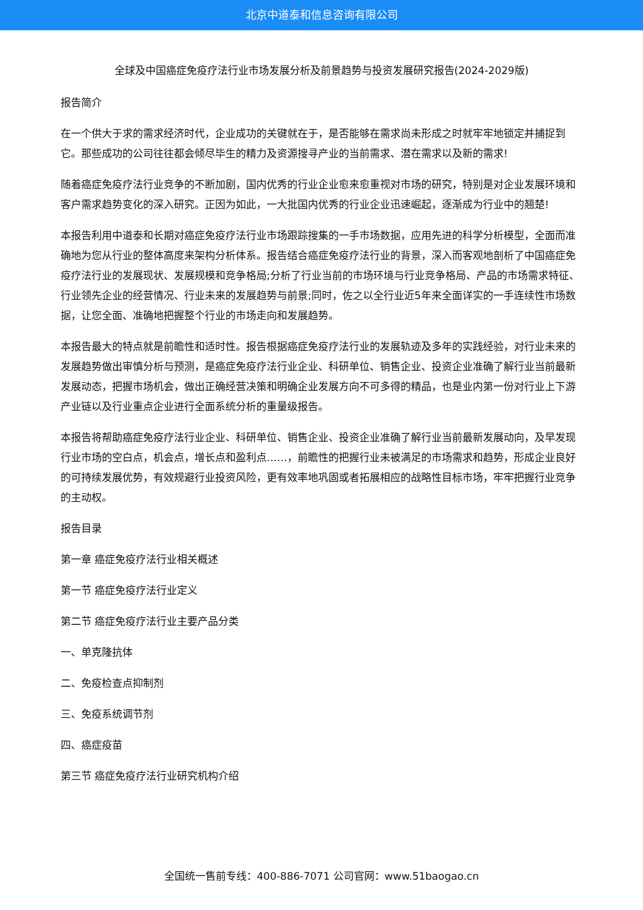北京中道泰和信息咨询有限公司
全球及中国癌症免疫疗法行业市场发展分析及前景趋势与投资发展研究报告(2024-2029版)
报告简介
在一个供大于求的需求经济时代，企业成功的关键就在于，是否能够在需求尚未形成之时就牢牢地锁定并捕捉到它。那些成功的公司往往都会倾尽毕生的精力及资源搜寻产业的当前需求、潜在需求以及新的需求!
随着癌症免疫疗法行业竞争的不断加剧，国内优秀的行业企业愈来愈重视对市场的研究，特别是对企业发展环境和客户需求趋势变化的深入研究。正因为如此，一大批国内优秀的行业企业迅速崛起，逐渐成为行业中的翘楚!
本报告利用中道泰和长期对癌症免疫疗法行业市场跟踪搜集的一手市场数据，应用先进的科学分析模型，全面而准确地为您从行业的整体高度来架构分析体系。报告结合癌症免疫疗法行业的背景，深入而客观地剖析了中国癌症免疫疗法行业的发展现状、发展规模和竞争格局;分析了行业当前的市场环境与行业竞争格局、产品的市场需求特征、行业领先企业的经营情况、行业未来的发展趋势与前景;同时，佐之以全行业近5年来全面详实的一手连续性市场数据，让您全面、准确地把握整个行业的市场走向和发展趋势。
本报告最大的特点就是前瞻性和适时性。报告根据癌症免疫疗法行业的发展轨迹及多年的实践经验，对行业未来的发展趋势做出审慎分析与预测，是癌症免疫疗法行业企业、科研单位、销售企业、投资企业准确了解行业当前最新发展动态，把握市场机会，做出正确经营决策和明确企业发展方向不可多得的精品，也是业内第一份对行业上下游产业链以及行业重点企业进行全面系统分析的重量级报告。
本报告将帮助癌症免疫疗法行业企业、科研单位、销售企业、投资企业准确了解行业当前最新发展动向，及早发现行业市场的空白点，机会点，增长点和盈利点……，前瞻性的把握行业未被满足的市场需求和趋势，形成企业良好的可持续发展优势，有效规避行业投资风险，更有效率地巩固或者拓展相应的战略性目标市场，牢牢把握行业竞争的主动权。
报告目录
第一章 癌症免疫疗法行业相关概述
第一节 癌症免疫疗法行业定义
第二节 癌症免疫疗法行业主要产品分类
一、单克隆抗体
二、免疫检查点抑制剂
三、免疫系统调节剂
四、癌症疫苗
第三节 癌症免疫疗法行业研究机构介绍
全国统一售前专线：400-886-7071 公司官网：www.51baogao.cn